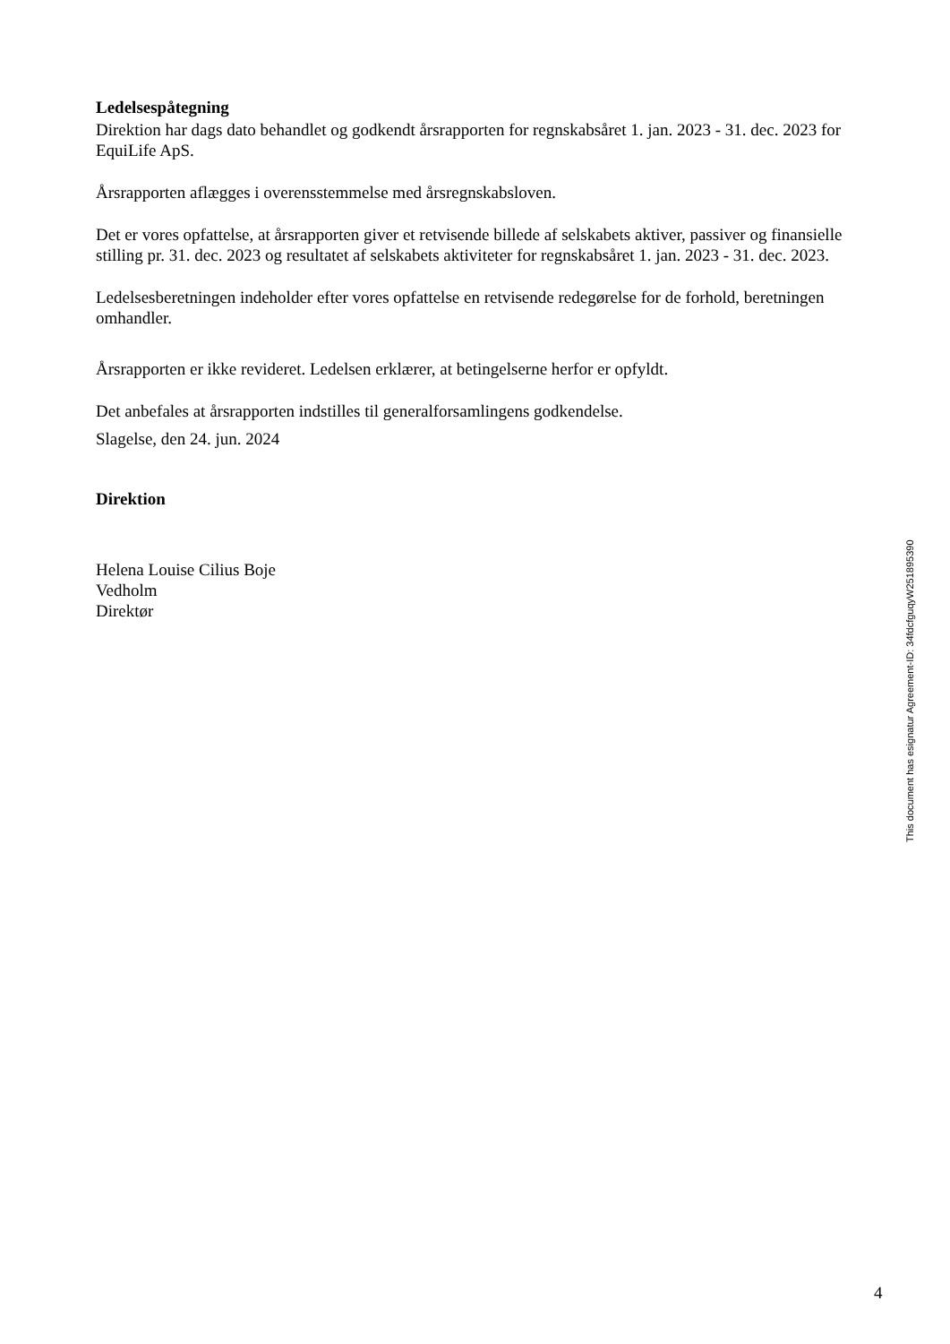Ledelsespåtegning
Direktion har dags dato behandlet og godkendt årsrapporten for regnskabsåret 1. jan. 2023 - 31. dec. 2023 for EquiLife ApS.
Årsrapporten aflægges i overensstemmelse med årsregnskabsloven.
Det er vores opfattelse, at årsrapporten giver et retvisende billede af selskabets aktiver, passiver og finansielle stilling pr. 31. dec. 2023 og resultatet af selskabets aktiviteter for regnskabsåret 1. jan. 2023 - 31. dec. 2023.
Ledelsesberetningen indeholder efter vores opfattelse en retvisende redegørelse for de forhold, beretningen omhandler.
Årsrapporten er ikke revideret. Ledelsen erklærer, at betingelserne herfor er opfyldt.
Det anbefales at årsrapporten indstilles til generalforsamlingens godkendelse.
Slagelse, den 24. jun. 2024
Direktion
Helena Louise Cilius Boje
Vedholm
Direktør
This document has esignatur Agreement-ID: 34fdcfguqyW251895390
4